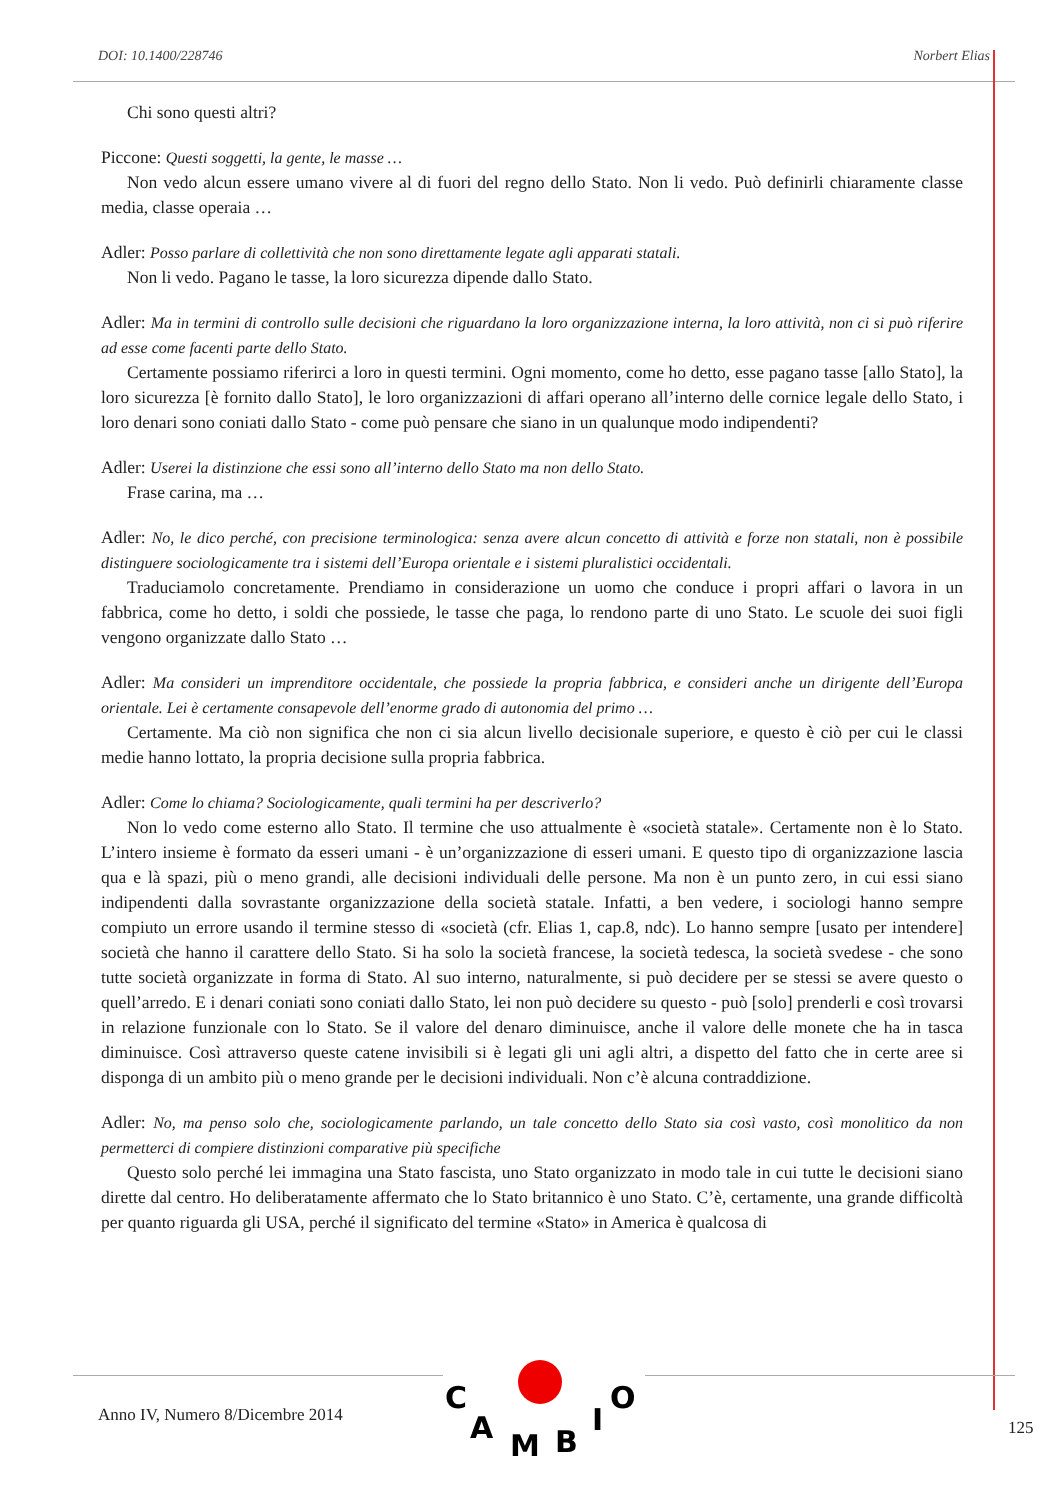DOI: 10.1400/228746 Norbert Elias
Chi sono questi altri?
Piccone: Questi soggetti, la gente, le masse …
Non vedo alcun essere umano vivere al di fuori del regno dello Stato. Non li vedo. Può definirli chiaramente classe media, classe operaia …
Adler: Posso parlare di collettività che non sono direttamente legate agli apparati statali.
Non li vedo. Pagano le tasse, la loro sicurezza dipende dallo Stato.
Adler: Ma in termini di controllo sulle decisioni che riguardano la loro organizzazione interna, la loro attività, non ci si può riferire ad esse come facenti parte dello Stato.
Certamente possiamo riferirci a loro in questi termini. Ogni momento, come ho detto, esse pagano tasse [allo Stato], la loro sicurezza [è fornito dallo Stato], le loro organizzazioni di affari operano all’interno delle cornice legale dello Stato, i loro denari sono coniati dallo Stato - come può pensare che siano in un qualunque modo indipendenti?
Adler: Userei la distinzione che essi sono all’interno dello Stato ma non dello Stato.
Frase carina, ma …
Adler: No, le dico perché, con precisione terminologica: senza avere alcun concetto di attività e forze non statali, non è possibile distinguere sociologicamente tra i sistemi dell’Europa orientale e i sistemi pluralistici occidentali.
Traduciamolo concretamente. Prendiamo in considerazione un uomo che conduce i propri affari o lavora in un fabbrica, come ho detto, i soldi che possiede, le tasse che paga, lo rendono parte di uno Stato. Le scuole dei suoi figli vengono organizzate dallo Stato …
Adler: Ma consideri un imprenditore occidentale, che possiede la propria fabbrica, e consideri anche un dirigente dell’Europa orientale. Lei è certamente consapevole dell’enorme grado di autonomia del primo …
Certamente. Ma ciò non significa che non ci sia alcun livello decisionale superiore, e questo è ciò per cui le classi medie hanno lottato, la propria decisione sulla propria fabbrica.
Adler: Come lo chiama? Sociologicamente, quali termini ha per descriverlo?
Non lo vedo come esterno allo Stato. Il termine che uso attualmente è «società statale». Certamente non è lo Stato. L’intero insieme è formato da esseri umani - è un’organizzazione di esseri umani. E questo tipo di organizzazione lascia qua e là spazi, più o meno grandi, alle decisioni individuali delle persone. Ma non è un punto zero, in cui essi siano indipendenti dalla sovrastante organizzazione della società statale. Infatti, a ben vedere, i sociologi hanno sempre compiuto un errore usando il termine stesso di «società (cfr. Elias 1, cap.8, ndc). Lo hanno sempre [usato per intendere] società che hanno il carattere dello Stato. Si ha solo la società francese, la società tedesca, la società svedese - che sono tutte società organizzate in forma di Stato. Al suo interno, naturalmente, si può decidere per se stessi se avere questo o quell’arredo. E i denari coniati sono coniati dallo Stato, lei non può decidere su questo - può [solo] prenderli e così trovarsi in relazione funzionale con lo Stato. Se il valore del denaro diminuisce, anche il valore delle monete che ha in tasca diminuisce. Così attraverso queste catene invisibili si è legati gli uni agli altri, a dispetto del fatto che in certe aree si disponga di un ambito più o meno grande per le decisioni individuali. Non c’è alcuna contraddizione.
Adler: No, ma penso solo che, sociologicamente parlando, un tale concetto dello Stato sia così vasto, così monolitico da non permetterci di compiere distinzioni comparative più specifiche
Questo solo perché lei immagina una Stato fascista, uno Stato organizzato in modo tale in cui tutte le decisioni siano dirette dal centro. Ho deliberatamente affermato che lo Stato britannico è uno Stato. C’è, certamente, una grande difficoltà per quanto riguarda gli USA, perché il significato del termine «Stato» in America è qualcosa di
C
A
M
B
I
O
Anno IV, Numero 8/Dicembre 2014
125